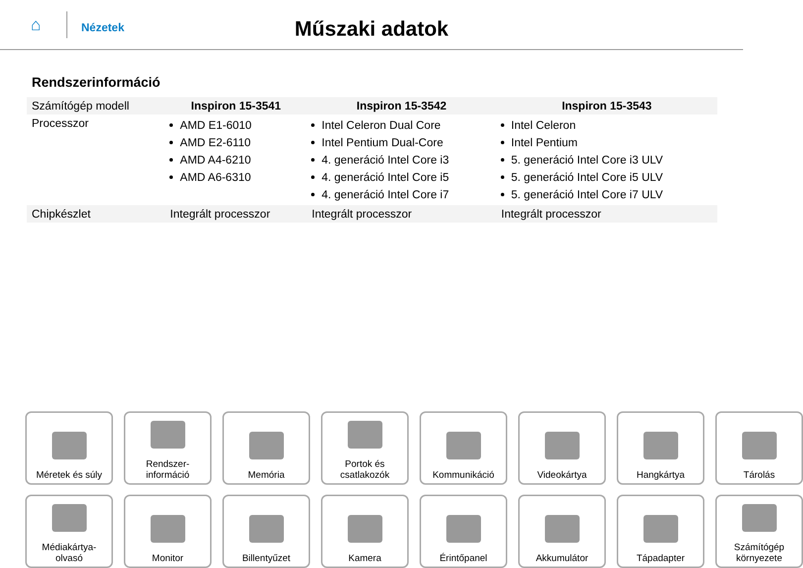⌂
Nézetek
Műszaki adatok
Rendszerinformáció
| Számítógép modell | Inspiron 15-3541 | Inspiron 15-3542 | Inspiron 15-3543 |
| Processzor | AMD E1-6010 AMD E2-6110 AMD A4-6210 AMD A6-6310 | Intel Celeron Dual Core Intel Pentium Dual-Core 4. generáció Intel Core i3 4. generáció Intel Core i5 4. generáció Intel Core i7 | Intel Celeron Intel Pentium 5. generáció Intel Core i3 ULV 5. generáció Intel Core i5 ULV 5. generáció Intel Core i7 ULV |
| Chipkészlet | Integrált processzor | Integrált processzor | Integrált processzor |
Méretek és súly
Rendszer-
információ
Memória
Portok és
csatlakozók
Kommunikáció
Videokártya
Hangkártya
Tárolás
Médiakártya-
olvasó
Monitor
Billentyűzet
Kamera
Érintőpanel
Akkumulátor
Tápadapter
Számítógép
környezete